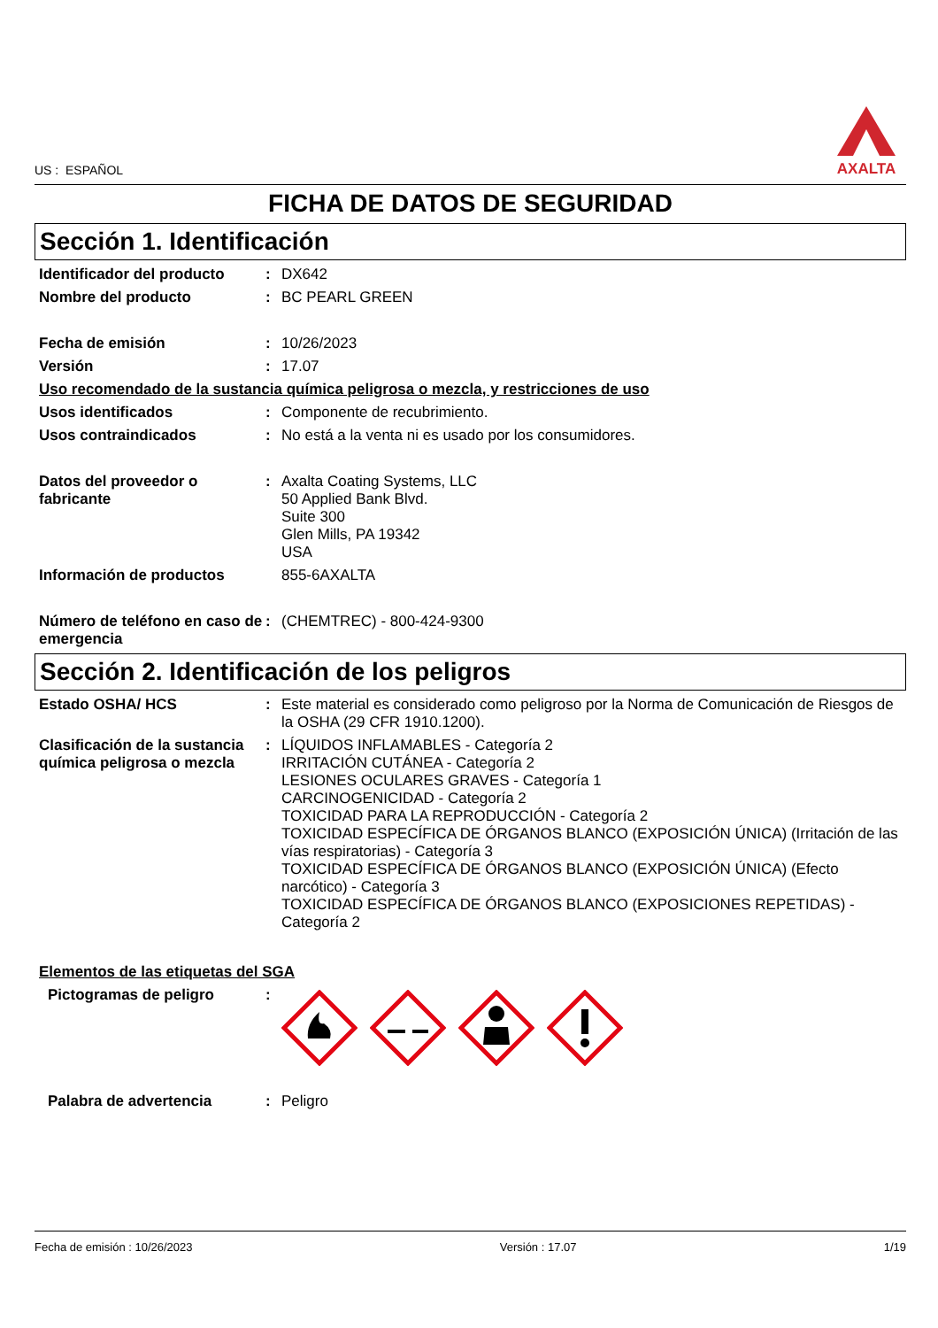US : ESPAÑOL
AXALTA
FICHA DE DATOS DE SEGURIDAD
Sección 1. Identificación
Identificador del producto
: DX642
Nombre del producto : BC PEARL GREEN
Fecha de emisión : 10/26/2023
Versión : 17.07
Uso recomendado de la sustancia química peligrosa o mezcla, y restricciones de uso
Usos identificados : Componente de recubrimiento.
Usos contraindicados : No está a la venta ni es usado por los consumidores.
Datos del proveedor o fabricante
: Axalta Coating Systems, LLC
50 Applied Bank Blvd.
Suite 300
Glen Mills, PA 19342
USA
Información de productos 855-6AXALTA
Número de teléfono en caso de emergencia
: (CHEMTREC) - 800-424-9300
Sección 2. Identificación de los peligros
Estado OSHA/ HCS : Este material es considerado como peligroso por la Norma de Comunicación de Riesgos de la OSHA (29 CFR 1910.1200).
Clasificación de la sustancia química peligrosa o mezcla
: LÍQUIDOS INFLAMABLES - Categoría 2
IRRITACIÓN CUTÁNEA - Categoría 2
LESIONES OCULARES GRAVES - Categoría 1
CARCINOGENICIDAD - Categoría 2
TOXICIDAD PARA LA REPRODUCCIÓN - Categoría 2
TOXICIDAD ESPECÍFICA DE ÓRGANOS BLANCO (EXPOSICIÓN ÚNICA) (Irritación de las vías respiratorias) - Categoría 3
TOXICIDAD ESPECÍFICA DE ÓRGANOS BLANCO (EXPOSICIÓN ÚNICA) (Efecto narcótico) - Categoría 3
TOXICIDAD ESPECÍFICA DE ÓRGANOS BLANCO (EXPOSICIONES REPETIDAS) - Categoría 2
Elementos de las etiquetas del SGA
Pictogramas de peligro :
Palabra de advertencia : Peligro
Fecha de emisión : 10/26/2023 Versión : 17.07 1/19